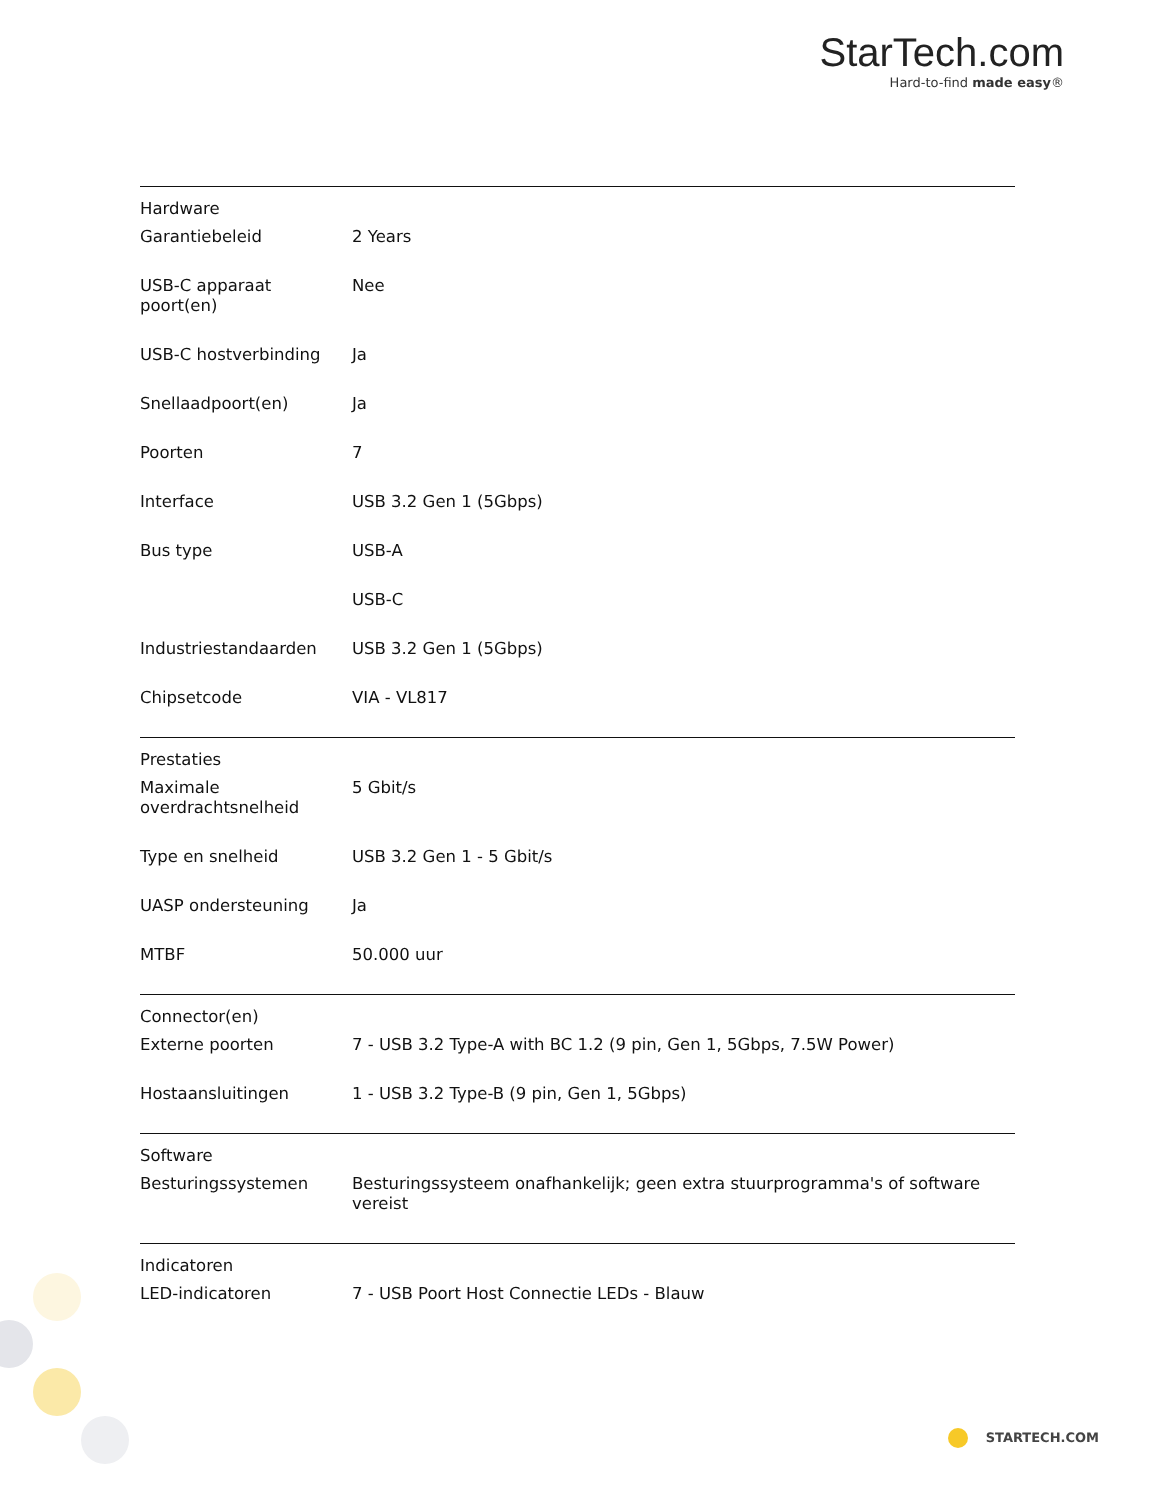StarTech.com
Hard-to-find made easy®
| Hardware | | |
| | Garantiebeleid | 2 Years |
| | USB-C apparaat poort(en) | Nee |
| | USB-C hostverbinding | Ja |
| | Snellaadpoort(en) | Ja |
| | Poorten | 7 |
| | Interface | USB 3.2 Gen 1 (5Gbps) |
| | Bus type | USB-A |
| | | USB-C |
| | Industriestandaarden | USB 3.2 Gen 1 (5Gbps) |
| | Chipsetcode | VIA - VL817 |
| Prestaties | | |
| | Maximale overdrachtsnelheid | 5 Gbit/s |
| | Type en snelheid | USB 3.2 Gen 1 - 5 Gbit/s |
| | UASP ondersteuning | Ja |
| | MTBF | 50.000 uur |
| Connector(en) | | |
| | Externe poorten | 7 - USB 3.2 Type-A with BC 1.2 (9 pin, Gen 1, 5Gbps, 7.5W Power) |
| | Hostaansluitingen | 1 - USB 3.2 Type-B (9 pin, Gen 1, 5Gbps) |
| Software | | |
| | Besturingssystemen | Besturingssysteem onafhankelijk; geen extra stuurprogramma's of software vereist |
| Indicatoren | | |
| | LED-indicatoren | 7 - USB Poort Host Connectie LEDs - Blauw |
STARTECH.COM